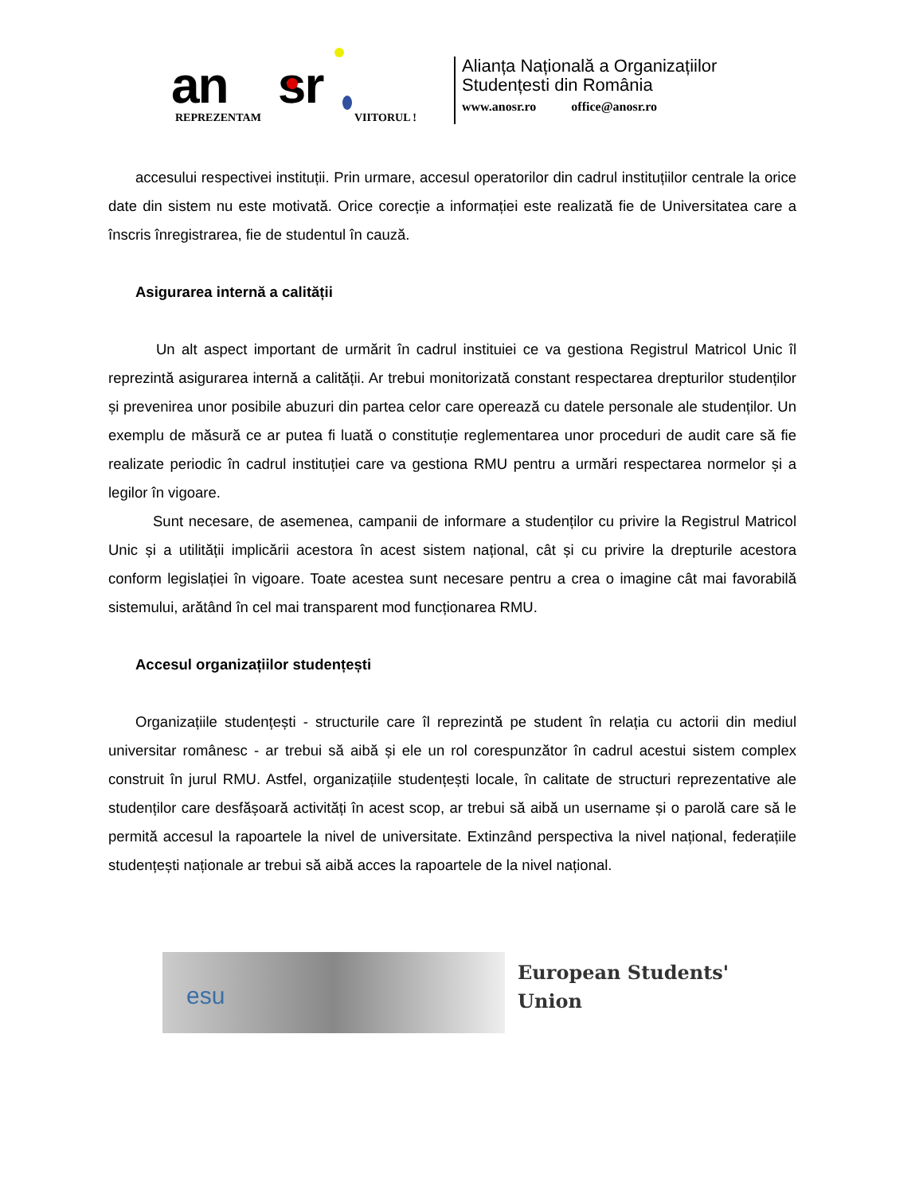an sr
REPREZENTAM VIITORUL !
Alianța Națională a Organizațiilor
Studențesti din România
www.anosr.ro office@anosr.ro
accesului respectivei instituții. Prin urmare, accesul operatorilor din cadrul instituțiilor centrale la orice date din sistem nu este motivată. Orice corecție a informației este realizată fie de Universitatea care a înscris înregistrarea, fie de studentul în cauză.
Asigurarea internă a calității
Un alt aspect important de urmărit în cadrul instituiei ce va gestiona Registrul Matricol Unic îl reprezintă asigurarea internă a calității. Ar trebui monitorizată constant respectarea drepturilor studenților și prevenirea unor posibile abuzuri din partea celor care operează cu datele personale ale studenților. Un exemplu de măsură ce ar putea fi luată o constituție reglementarea unor proceduri de audit care să fie realizate periodic în cadrul instituției care va gestiona RMU pentru a urmări respectarea normelor și a legilor în vigoare.
Sunt necesare, de asemenea, campanii de informare a studenților cu privire la Registrul Matricol Unic și a utilității implicării acestora în acest sistem național, cât și cu privire la drepturile acestora conform legislației în vigoare. Toate acestea sunt necesare pentru a crea o imagine cât mai favorabilă sistemului, arătând în cel mai transparent mod funcționarea RMU.
Accesul organizațiilor studențești
Organizațiile studențești - structurile care îl reprezintă pe student în relația cu actorii din mediul universitar românesc - ar trebui să aibă și ele un rol corespunzător în cadrul acestui sistem complex construit în jurul RMU. Astfel, organizațiile studențești locale, în calitate de structuri reprezentative ale studenților care desfășoară activități în acest scop, ar trebui să aibă un username și o parolă care să le permită accesul la rapoartele la nivel de universitate. Extinzând perspectiva la nivel național, federațiile studențești naționale ar trebui să aibă acces la rapoartele de la nivel național.
esu
European Students'
Union